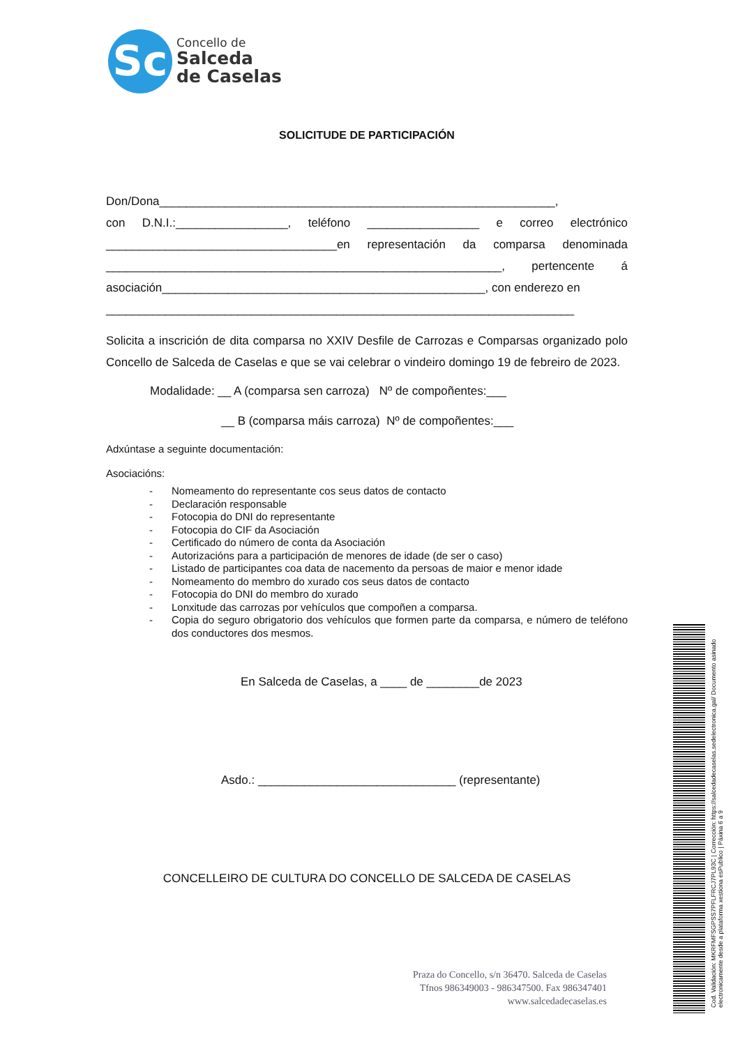Sc
Concello de
Salceda
de Caselas
SOLICITUDE DE PARTICIPACIÓN
Don/Dona____________________________________________________________,
con D.N.I.:_________________, teléfono _________________ e correo electrónico ___________________________________en representación da comparsa denominada ____________________________________________________________, pertencente á asociación_________________________________________________, con enderezo en
_______________________________________________________________________
Solicita a inscrición de dita comparsa no XXIV Desfile de Carrozas e Comparsas organizado polo Concello de Salceda de Caselas e que se vai celebrar o vindeiro domingo 19 de febreiro de 2023.
Modalidade: __ A (comparsa sen carroza) Nº de compoñentes:___
__ B (comparsa máis carroza) Nº de compoñentes:___
Adxúntase a seguinte documentación:
Asociacións:
- Nomeamento do representante cos seus datos de contacto
- Declaración responsable
- Fotocopia do DNI do representante
- Fotocopia do CIF da Asociación
- Certificado do número de conta da Asociación
- Autorizacións para a participación de menores de idade (de ser o caso)
- Listado de participantes coa data de nacemento da persoas de maior e menor idade
- Nomeamento do membro do xurado cos seus datos de contacto
- Fotocopia do DNI do membro do xurado
- Lonxitude das carrozas por vehículos que compoñen a comparsa.
- Copia do seguro obrigatorio dos vehículos que formen parte da comparsa, e número de teléfono dos conductores dos mesmos.
En Salceda de Caselas, a ____ de ________de 2023
Asdo.: ______________________________ (representante)
CONCELLEIRO DE CULTURA DO CONCELLO DE SALCEDA DE CASELAS
Praza do Concello, s/n 36470. Salceda de Caselas
Tfnos 986349003 - 986347500. Fax 986347401
www.salcedadecaselas.es
Cod. Validación: MKRFMFSGPSS7PFLFRCJ7PL93C | Corrección: https://salcedadecaselas.sedelectronica.gal/ Documento asinado electronicamente desde a plataforma xestiona esPublico | Páxina 6 a 9